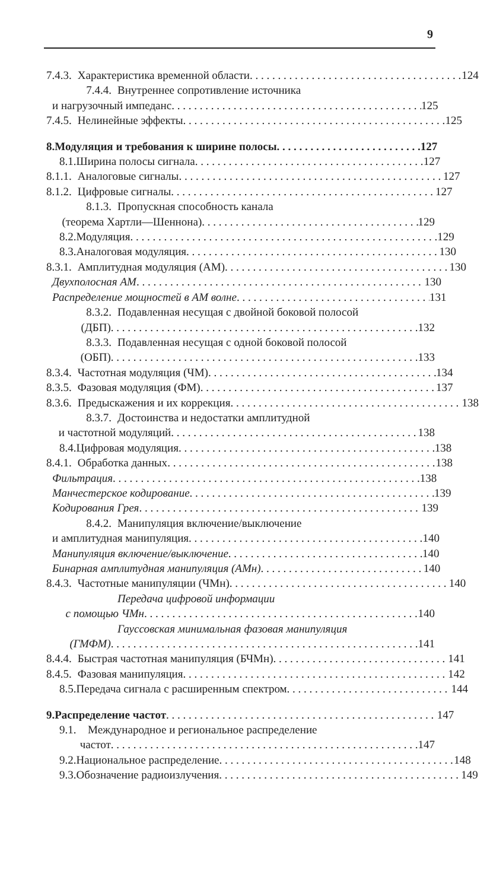9
7.4.3. Характеристика временной области 124
7.4.4. Внутреннее сопротивление источника
и нагрузочный импеданс 125
7.4.5. Нелинейные эффекты 125
8. Модуляция и требования к ширине полосы 127
8.1. Ширина полосы сигнала 127
8.1.1. Аналоговые сигналы 127
8.1.2. Цифровые сигналы 127
8.1.3. Пропускная способность канала
(теорема Хартли—Шеннона) 129
8.2. Модуляция 129
8.3. Аналоговая модуляция 130
8.3.1. Амплитудная модуляция (АМ) 130
Двухполосная АМ 130
Распределение мощностей в АМ волне 131
8.3.2. Подавленная несущая с двойной боковой полосой
(ДБП) 132
8.3.3. Подавленная несущая с одной боковой полосой
(ОБП) 133
8.3.4. Частотная модуляция (ЧМ) 134
8.3.5. Фазовая модуляция (ФМ) 137
8.3.6. Предыскажения и их коррекция 138
8.3.7. Достоинства и недостатки амплитудной
и частотной модуляций 138
8.4. Цифровая модуляция 138
8.4.1. Обработка данных 138
Фильтрация 138
Манчестерское кодирование 139
Кодирования Грея 139
8.4.2. Манипуляция включение/выключение
и амплитудная манипуляция 140
Манипуляция включение/выключение 140
Бинарная амплитудная манипуляция (АМн) 140
8.4.3. Частотные манипуляции (ЧМн) 140
Передача цифровой информации
с помощью ЧМн 140
Гауссовская минимальная фазовая манипуляция
(ГМФМ) 141
8.4.4. Быстрая частотная манипуляция (БЧМн) 141
8.4.5. Фазовая манипуляция 142
8.5. Передача сигнала с расширенным спектром 144
9. Распределение частот 147
9.1. Международное и региональное распределение
частот 147
9.2. Национальное распределение 148
9.3. Обозначение радиоизлучения 149